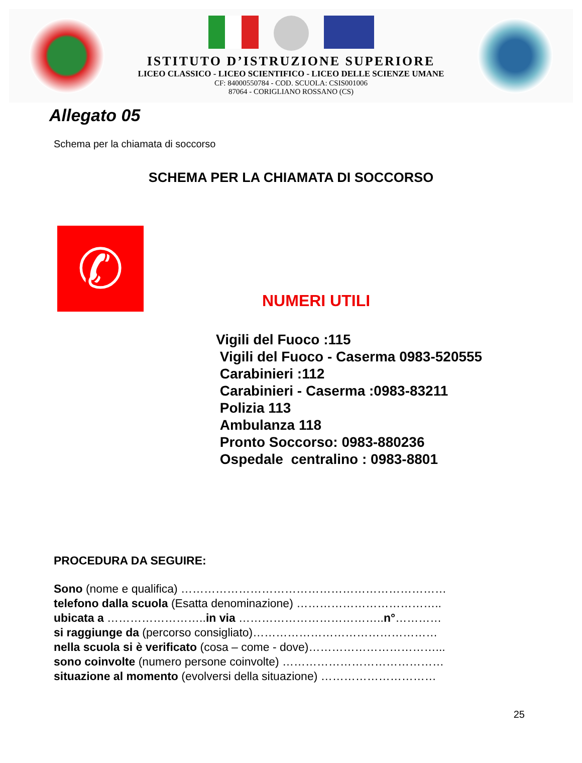ISTITUTO D’ISTRUZIONE SUPERIORE
LICEO CLASSICO - LICEO SCIENTIFICO - LICEO DELLE SCIENZE UMANE
CF: 84000550784 - COD. SCUOLA: CSIS001006
87064 - CORIGLIANO ROSSANO (CS)
Allegato 05
Schema per la chiamata di soccorso
SCHEMA PER LA CHIAMATA DI SOCCORSO
✆
NUMERI UTILI
Vigili del Fuoco :115
Vigili del Fuoco - Caserma 0983-520555
Carabinieri :112
Carabinieri - Caserma :0983-83211
Polizia 113
Ambulanza 118
Pronto Soccorso: 0983-880236
Ospedale centralino : 0983-8801
PROCEDURA DA SEGUIRE:
Sono (nome e qualifica) ……………………………………………………………
telefono dalla scuola (Esatta denominazione) ………………………………..
ubicata a ……………………..in via ………………………………..n°…………
si raggiunge da (percorso consigliato)…………………………………………
nella scuola si è verificato (cosa – come - dove)……………………………...
sono coinvolte (numero persone coinvolte) ……………………………………
situazione al momento (evolversi della situazione) …………………………
25